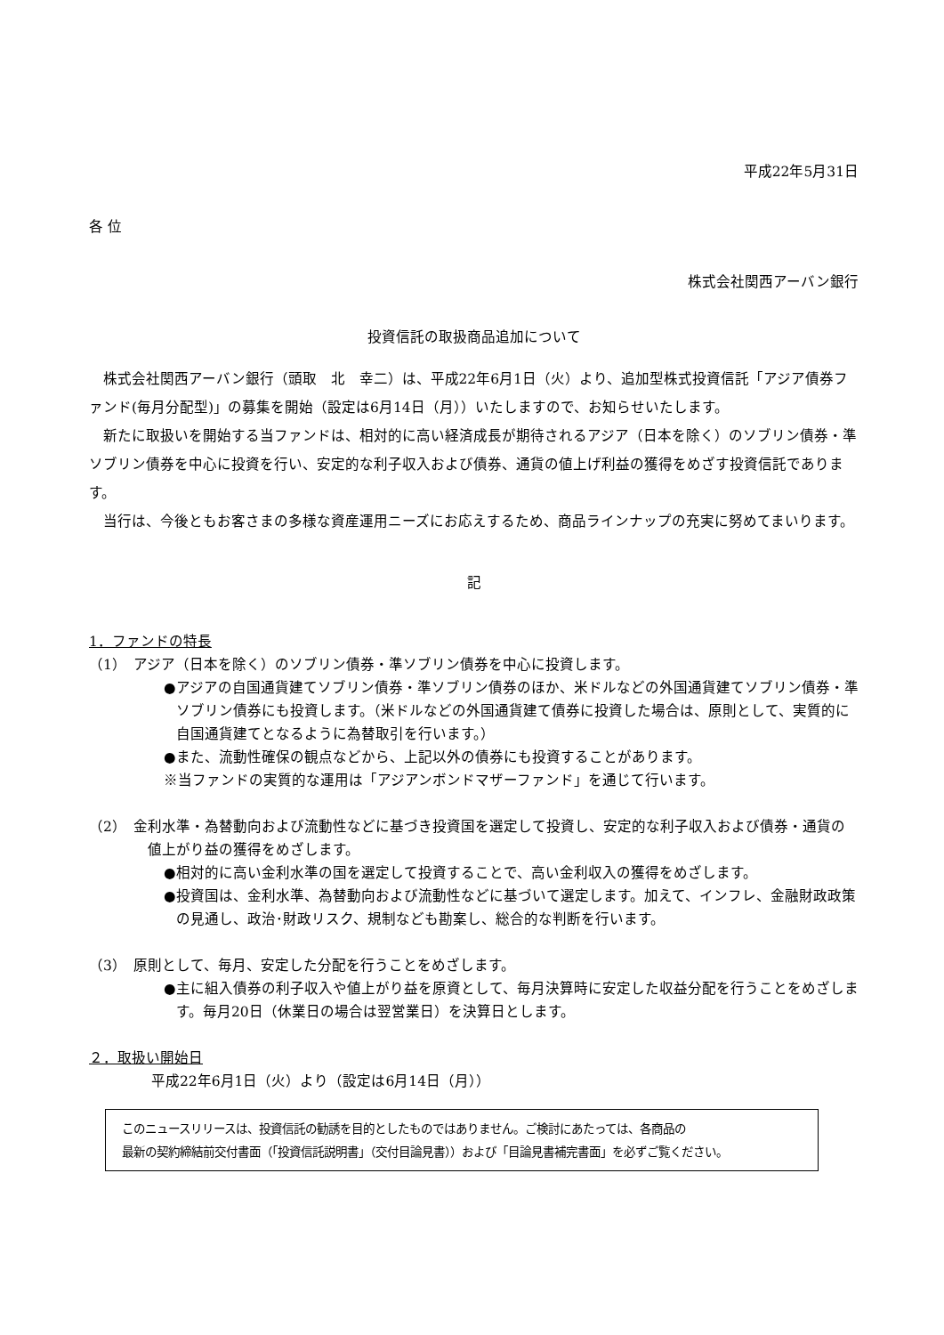平成22年5月31日
各 位
株式会社関西アーバン銀行
投資信託の取扱商品追加について
株式会社関西アーバン銀行（頭取　北　幸二）は、平成22年6月1日（火）より、追加型株式投資信託「アジア債券ファンド(毎月分配型)」の募集を開始（設定は6月14日（月））いたしますので、お知らせいたします。
新たに取扱いを開始する当ファンドは、相対的に高い経済成長が期待されるアジア（日本を除く）のソブリン債券・準ソブリン債券を中心に投資を行い、安定的な利子収入および債券、通貨の値上げ利益の獲得をめざす投資信託であります。
当行は、今後ともお客さまの多様な資産運用ニーズにお応えするため、商品ラインナップの充実に努めてまいります。
記
1．ファンドの特長
（1）　アジア（日本を除く）のソブリン債券・準ソブリン債券を中心に投資します。
●アジアの自国通貨建てソブリン債券・準ソブリン債券のほか、米ドルなどの外国通貨建てソブリン債券・準ソブリン債券にも投資します。（米ドルなどの外国通貨建て債券に投資した場合は、原則として、実質的に自国通貨建てとなるように為替取引を行います。）
●また、流動性確保の観点などから、上記以外の債券にも投資することがあります。
※当ファンドの実質的な運用は「アジアンボンドマザーファンド」を通じて行います。
（2）　金利水準・為替動向および流動性などに基づき投資国を選定して投資し、安定的な利子収入および債券・通貨の値上がり益の獲得をめざします。
●相対的に高い金利水準の国を選定して投資することで、高い金利収入の獲得をめざします。
●投資国は、金利水準、為替動向および流動性などに基づいて選定します。加えて、インフレ、金融財政政策の見通し、政治･財政リスク、規制なども勘案し、総合的な判断を行います。
（3）　原則として、毎月、安定した分配を行うことをめざします。
●主に組入債券の利子収入や値上がり益を原資として、毎月決算時に安定した収益分配を行うことをめざします。毎月20日（休業日の場合は翌営業日）を決算日とします。
２．取扱い開始日
平成22年6月1日（火）より（設定は6月14日（月））
このニュースリリースは、投資信託の勧誘を目的としたものではありません。ご検討にあたっては、各商品の
最新の契約締結前交付書面（「投資信託説明書」（交付目論見書））および「目論見書補完書面」を必ずご覧ください。